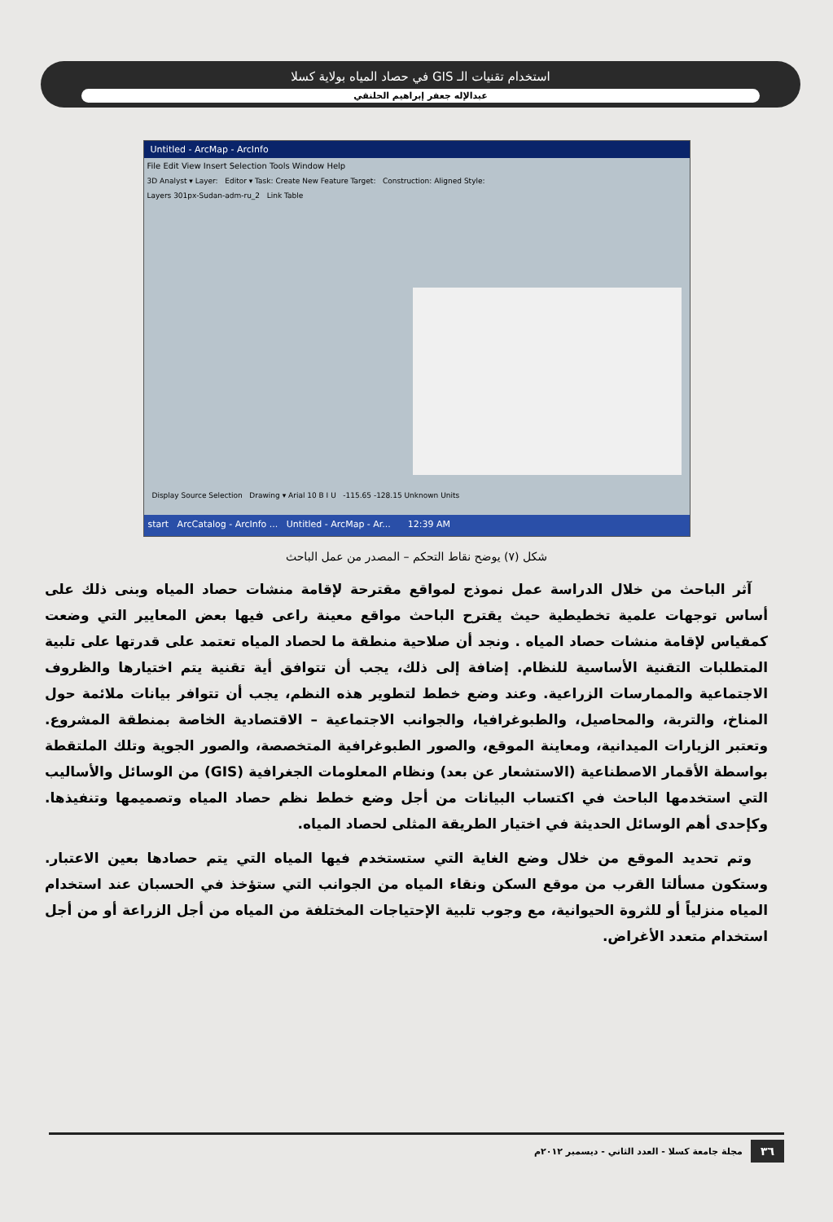استخدام تقنيات الـ GIS في حصاد المياه بولاية كسلا
عبدالإله جعفر إبراهيم الحلنقي
Untitled - ArcMap - ArcInfo
File Edit View Insert Selection Tools Window Help
3D Analyst ▾ Layer: Editor ▾ Task: Create New Feature Target: Construction: Aligned Style:
Layers 301px-Sudan-adm-ru_2 Link Table
Display Source Selection Drawing ▾ Arial 10 B I U -115.65 -128.15 Unknown Units
start ArcCatalog - ArcInfo ... Untitled - ArcMap - Ar... 12:39 AM
شكل (٧) يوضح نقاط التحكم – المصدر من عمل الباحث
آثر الباحث من خلال الدراسة عمل نموذج لمواقع مقترحة لإقامة منشات حصاد المياه وبنى ذلك على أساس توجهات علمية تخطيطية حيث يقترح الباحث مواقع معينة راعى فيها بعض المعايير التي وضعت كمقياس لإقامة منشات حصاد المياه . ونجد أن صلاحية منطقة ما لحصاد المياه تعتمد على قدرتها على تلبية المتطلبات التقنية الأساسية للنظام. إضافة إلى ذلك، يجب أن تتوافق أية تقنية يتم اختيارها والظروف الاجتماعية والممارسات الزراعية. وعند وضع خطط لتطوير هذه النظم، يجب أن تتوافر بيانات ملائمة حول المناخ، والتربة، والمحاصيل، والطبوغرافيا، والجوانب الاجتماعية – الاقتصادية الخاصة بمنطقة المشروع. وتعتبر الزيارات الميدانية، ومعاينة الموقع، والصور الطبوغرافية المتخصصة، والصور الجوية وتلك الملتقطة بواسطة الأقمار الاصطناعية (الاستشعار عن بعد) ونظام المعلومات الجغرافية (GIS) من الوسائل والأساليب التي استخدمها الباحث في اكتساب البيانات من أجل وضع خطط نظم حصاد المياه وتصميمها وتنفيذها. وكإحدى أهم الوسائل الحديثة في اختيار الطريقة المثلى لحصاد المياه.
وتم تحديد الموقع من خلال وضع الغاية التي ستستخدم فيها المياه التي يتم حصادها بعين الاعتبار. وستكون مسألتا القرب من موقع السكن ونقاء المياه من الجوانب التي ستؤخذ في الحسبان عند استخدام المياه منزلياً أو للثروة الحيوانية، مع وجوب تلبية الإحتياجات المختلفة من المياه من أجل الزراعة أو من أجل استخدام متعدد الأغراض.
٣٦ مجلة جامعة كسلا - العدد الثاني - ديسمبر ٢٠١٢م